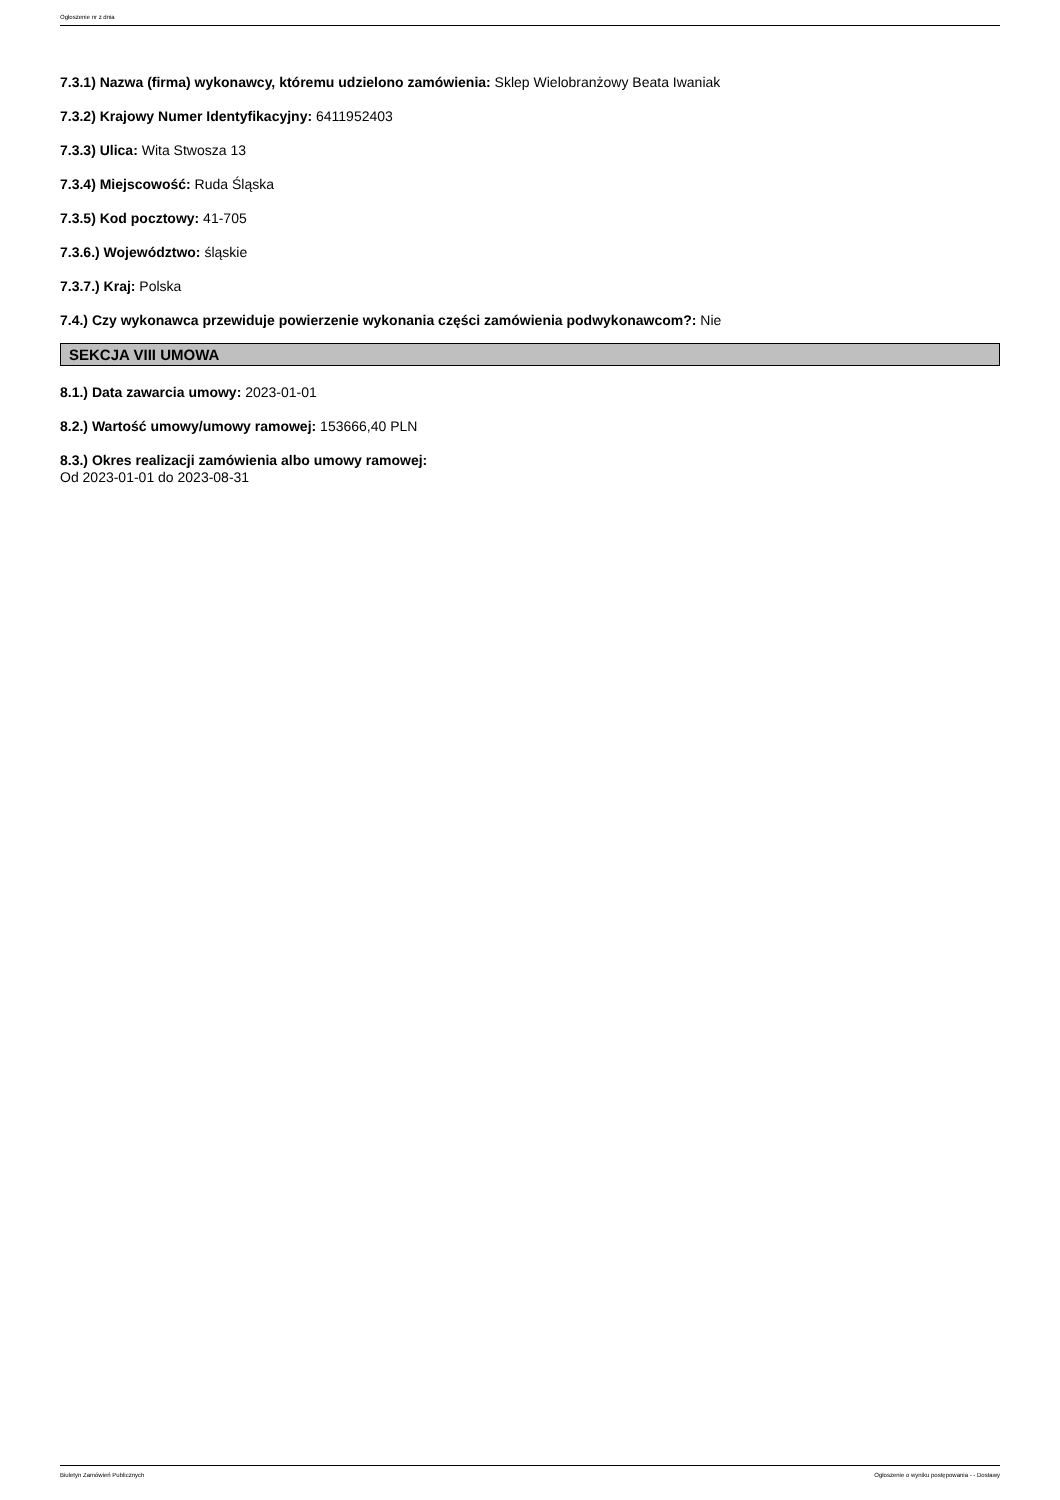Ogłoszenie nr z dnia
7.3.1) Nazwa (firma) wykonawcy, któremu udzielono zamówienia: Sklep Wielobranżowy Beata Iwaniak
7.3.2) Krajowy Numer Identyfikacyjny: 6411952403
7.3.3) Ulica: Wita Stwosza 13
7.3.4) Miejscowość: Ruda Śląska
7.3.5) Kod pocztowy: 41-705
7.3.6.) Województwo: śląskie
7.3.7.) Kraj: Polska
7.4.) Czy wykonawca przewiduje powierzenie wykonania części zamówienia podwykonawcom?: Nie
SEKCJA VIII UMOWA
8.1.) Data zawarcia umowy: 2023-01-01
8.2.) Wartość umowy/umowy ramowej: 153666,40 PLN
8.3.) Okres realizacji zamówienia albo umowy ramowej:
Od 2023-01-01 do 2023-08-31
Biuletyn Zamówień Publicznych Ogłoszenie o wyniku postępowania - - Dostawy